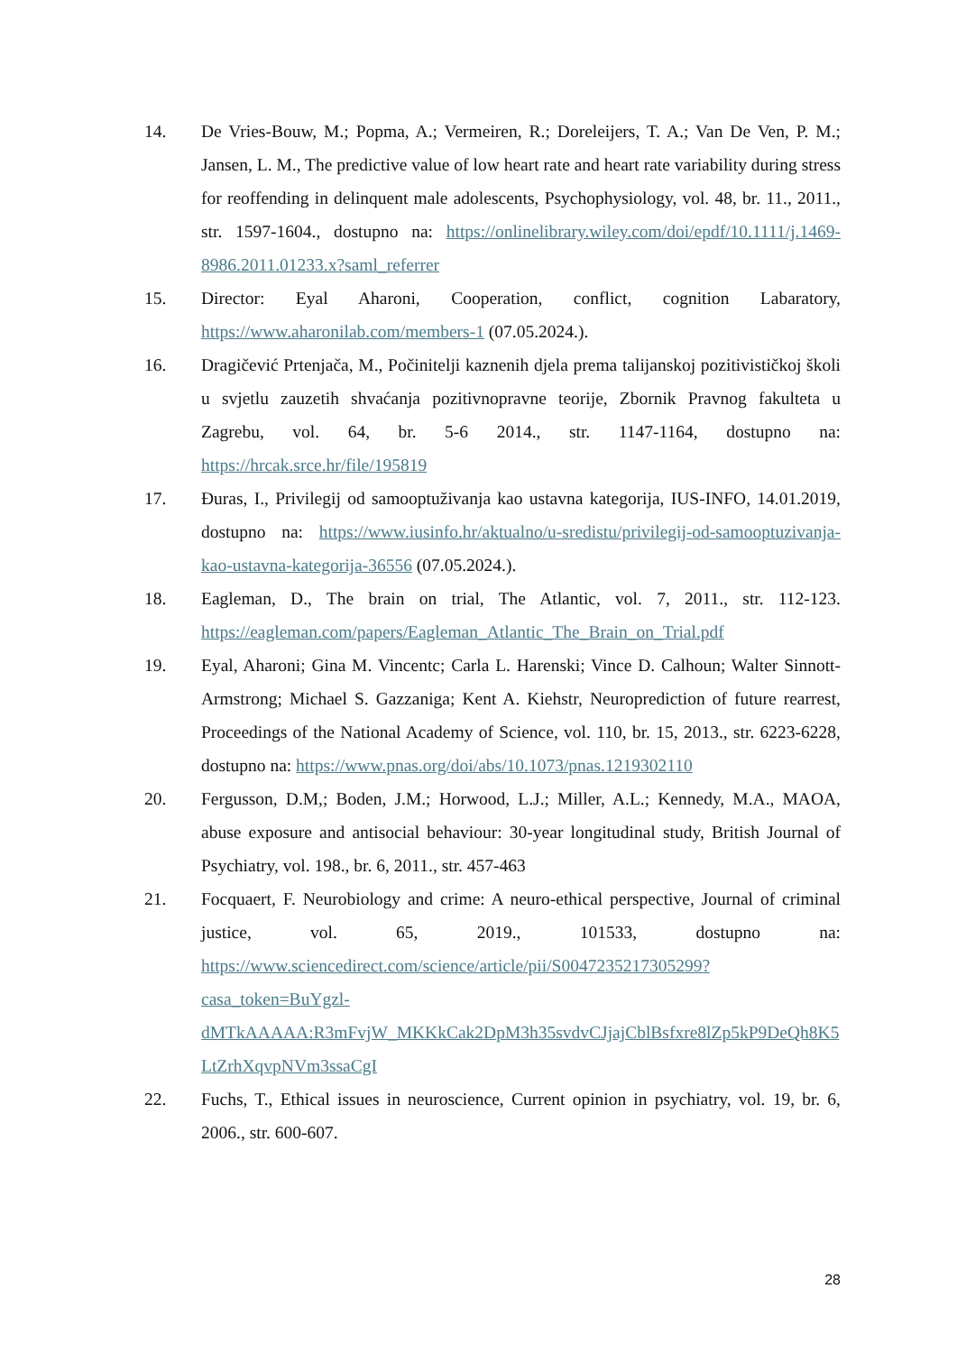14. De Vries-Bouw, M.; Popma, A.; Vermeiren, R.; Doreleijers, T. A.; Van De Ven, P. M.; Jansen, L. M., The predictive value of low heart rate and heart rate variability during stress for reoffending in delinquent male adolescents, Psychophysiology, vol. 48, br. 11., 2011., str. 1597-1604., dostupno na: https://onlinelibrary.wiley.com/doi/epdf/10.1111/j.1469-8986.2011.01233.x?saml_referrer
15. Director: Eyal Aharoni, Cooperation, conflict, cognition Labaratory, https://www.aharonilab.com/members-1 (07.05.2024.).
16. Dragičević Prtenjača, M., Počinitelji kaznenih djela prema talijanskoj pozitivističkoj školi u svjetlu zauzetih shvaćanja pozitivnopravne teorije, Zbornik Pravnog fakulteta u Zagrebu, vol. 64, br. 5-6 2014., str. 1147-1164, dostupno na: https://hrcak.srce.hr/file/195819
17. Đuras, I., Privilegij od samooptuživanja kao ustavna kategorija, IUS-INFO, 14.01.2019, dostupno na: https://www.iusinfo.hr/aktualno/u-sredistu/privilegij-od-samooptuzivanja-kao-ustavna-kategorija-36556 (07.05.2024.).
18. Eagleman, D., The brain on trial, The Atlantic, vol. 7, 2011., str. 112-123. https://eagleman.com/papers/Eagleman_Atlantic_The_Brain_on_Trial.pdf
19. Eyal, Aharoni; Gina M. Vincentc; Carla L. Harenski; Vince D. Calhoun; Walter Sinnott-Armstrong; Michael S. Gazzaniga; Kent A. Kiehstr, Neuroprediction of future rearrest, Proceedings of the National Academy of Science, vol. 110, br. 15, 2013., str. 6223-6228, dostupno na: https://www.pnas.org/doi/abs/10.1073/pnas.1219302110
20. Fergusson, D.M,; Boden, J.M.; Horwood, L.J.; Miller, A.L.; Kennedy, M.A., MAOA, abuse exposure and antisocial behaviour: 30-year longitudinal study, British Journal of Psychiatry, vol. 198., br. 6, 2011., str. 457-463
21. Focquaert, F. Neurobiology and crime: A neuro-ethical perspective, Journal of criminal justice, vol. 65, 2019., 101533, dostupno na: https://www.sciencedirect.com/science/article/pii/S0047235217305299?casa_token=BuYgzl-dMTkAAAAA:R3mFvjW_MKKkCak2DpM3h35svdvCJjajCblBsfxre8lZp5kP9DeQh8K5LtZrhXqvpNVm3ssaCgI
22. Fuchs, T., Ethical issues in neuroscience, Current opinion in psychiatry, vol. 19, br. 6, 2006., str. 600-607.
28